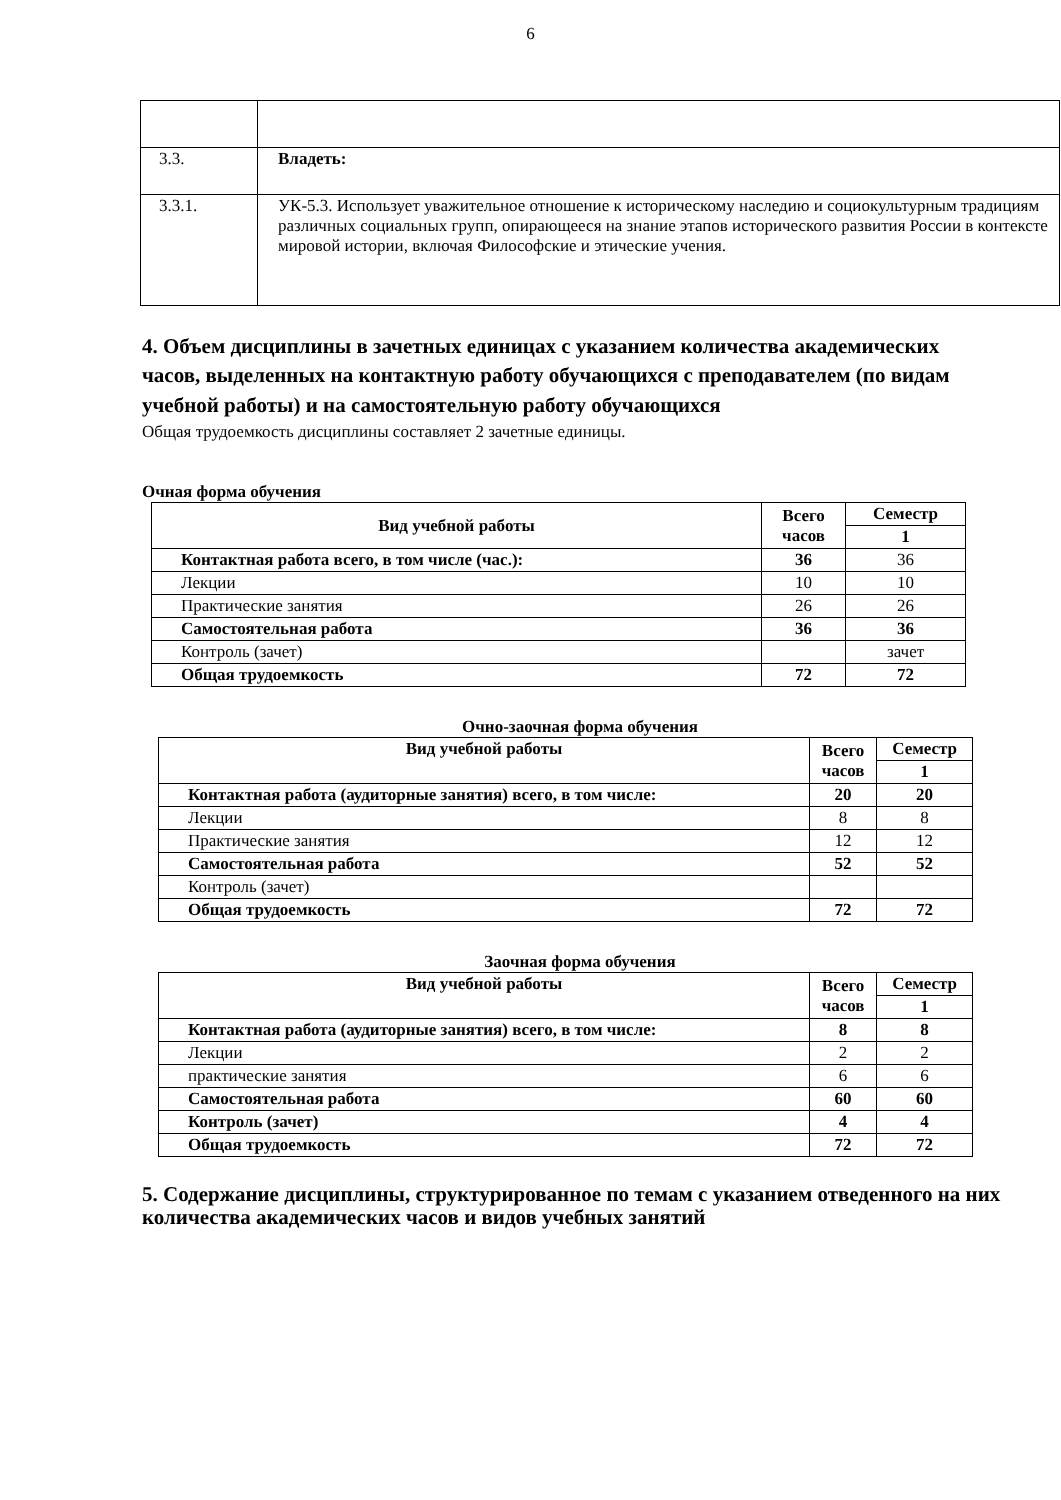6
| 3.3. | Владеть: |
| 3.3.1. | УК-5.3. Использует уважительное отношение к историческому наследию и социокультурным традициям различных социальных групп, опирающееся на знание этапов исторического развития России в контексте мировой истории, включая Философские и этические учения. |
4. Объем дисциплины в зачетных единицах с указанием количества академических часов, выделенных на контактную работу обучающихся с преподавателем (по видам учебной работы) и на самостоятельную работу обучающихся
Общая трудоемкость дисциплины составляет 2 зачетные единицы.
Очная форма обучения
| Вид учебной работы | Всего часов | Семестр |
| --- | --- | --- |
| | | 1 |
| Контактная работа всего, в том числе (час.): | 36 | 36 |
| Лекции | 10 | 10 |
| Практические занятия | 26 | 26 |
| Самостоятельная работа | 36 | 36 |
| Контроль (зачет) | | зачет |
| Общая трудоемкость | 72 | 72 |
Очно-заочная форма обучения
| Вид учебной работы | Всего часов | Семестр |
| --- | --- | --- |
| | | 1 |
| Контактная работа (аудиторные занятия) всего, в том числе: | 20 | 20 |
| Лекции | 8 | 8 |
| Практические занятия | 12 | 12 |
| Самостоятельная работа | 52 | 52 |
| Контроль (зачет) | | |
| Общая трудоемкость | 72 | 72 |
Заочная форма обучения
| Вид учебной работы | Всего часов | Семестр |
| --- | --- | --- |
| | | 1 |
| Контактная работа (аудиторные занятия) всего, в том числе: | 8 | 8 |
| Лекции | 2 | 2 |
| практические занятия | 6 | 6 |
| Самостоятельная работа | 60 | 60 |
| Контроль (зачет) | 4 | 4 |
| Общая трудоемкость | 72 | 72 |
5. Содержание дисциплины, структурированное по темам с указанием отведенного на них количества академических часов и видов учебных занятий